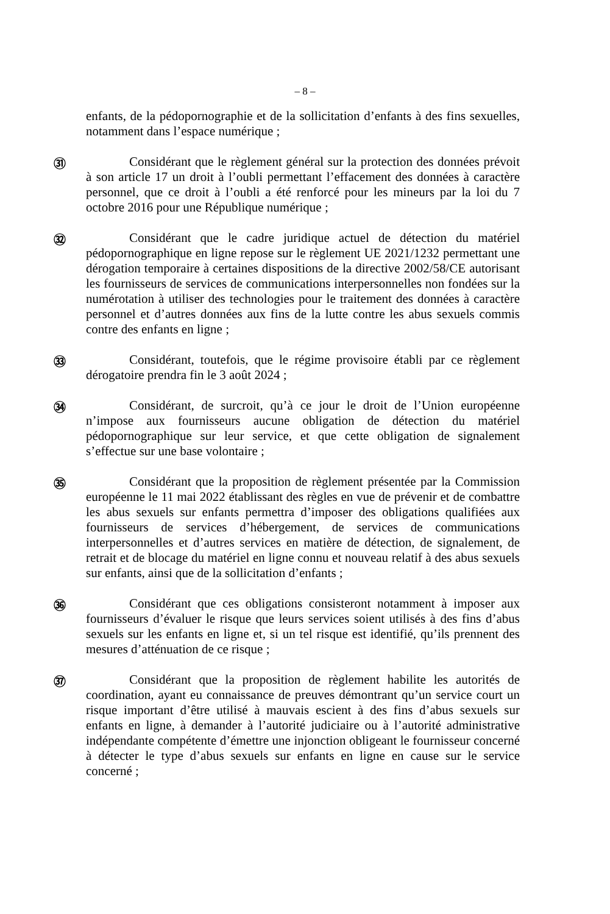– 8 –
enfants, de la pédopornographie et de la sollicitation d’enfants à des fins sexuelles, notamment dans l’espace numérique ;
㉛
Considérant que le règlement général sur la protection des données prévoit à son article 17 un droit à l’oubli permettant l’effacement des données à caractère personnel, que ce droit à l’oubli a été renforcé pour les mineurs par la loi du 7 octobre 2016 pour une République numérique ;
㉜
Considérant que le cadre juridique actuel de détection du matériel pédopornographique en ligne repose sur le règlement UE 2021/1232 permettant une dérogation temporaire à certaines dispositions de la directive 2002/58/CE autorisant les fournisseurs de services de communications interpersonnelles non fondées sur la numérotation à utiliser des technologies pour le traitement des données à caractère personnel et d’autres données aux fins de la lutte contre les abus sexuels commis contre des enfants en ligne ;
㉝
Considérant, toutefois, que le régime provisoire établi par ce règlement dérogatoire prendra fin le 3 août 2024 ;
㉞
Considérant, de surcroit, qu’à ce jour le droit de l’Union européenne n’impose aux fournisseurs aucune obligation de détection du matériel pédopornographique sur leur service, et que cette obligation de signalement s’effectue sur une base volontaire ;
㉟
Considérant que la proposition de règlement présentée par la Commission européenne le 11 mai 2022 établissant des règles en vue de prévenir et de combattre les abus sexuels sur enfants permettra d’imposer des obligations qualifiées aux fournisseurs de services d’hébergement, de services de communications interpersonnelles et d’autres services en matière de détection, de signalement, de retrait et de blocage du matériel en ligne connu et nouveau relatif à des abus sexuels sur enfants, ainsi que de la sollicitation d’enfants ;
㊱
Considérant que ces obligations consisteront notamment à imposer aux fournisseurs d’évaluer le risque que leurs services soient utilisés à des fins d’abus sexuels sur les enfants en ligne et, si un tel risque est identifié, qu’ils prennent des mesures d’atténuation de ce risque ;
㊲
Considérant que la proposition de règlement habilite les autorités de coordination, ayant eu connaissance de preuves démontrant qu’un service court un risque important d’être utilisé à mauvais escient à des fins d’abus sexuels sur enfants en ligne, à demander à l’autorité judiciaire ou à l’autorité administrative indépendante compétente d’émettre une injonction obligeant le fournisseur concerné à détecter le type d’abus sexuels sur enfants en ligne en cause sur le service concerné ;